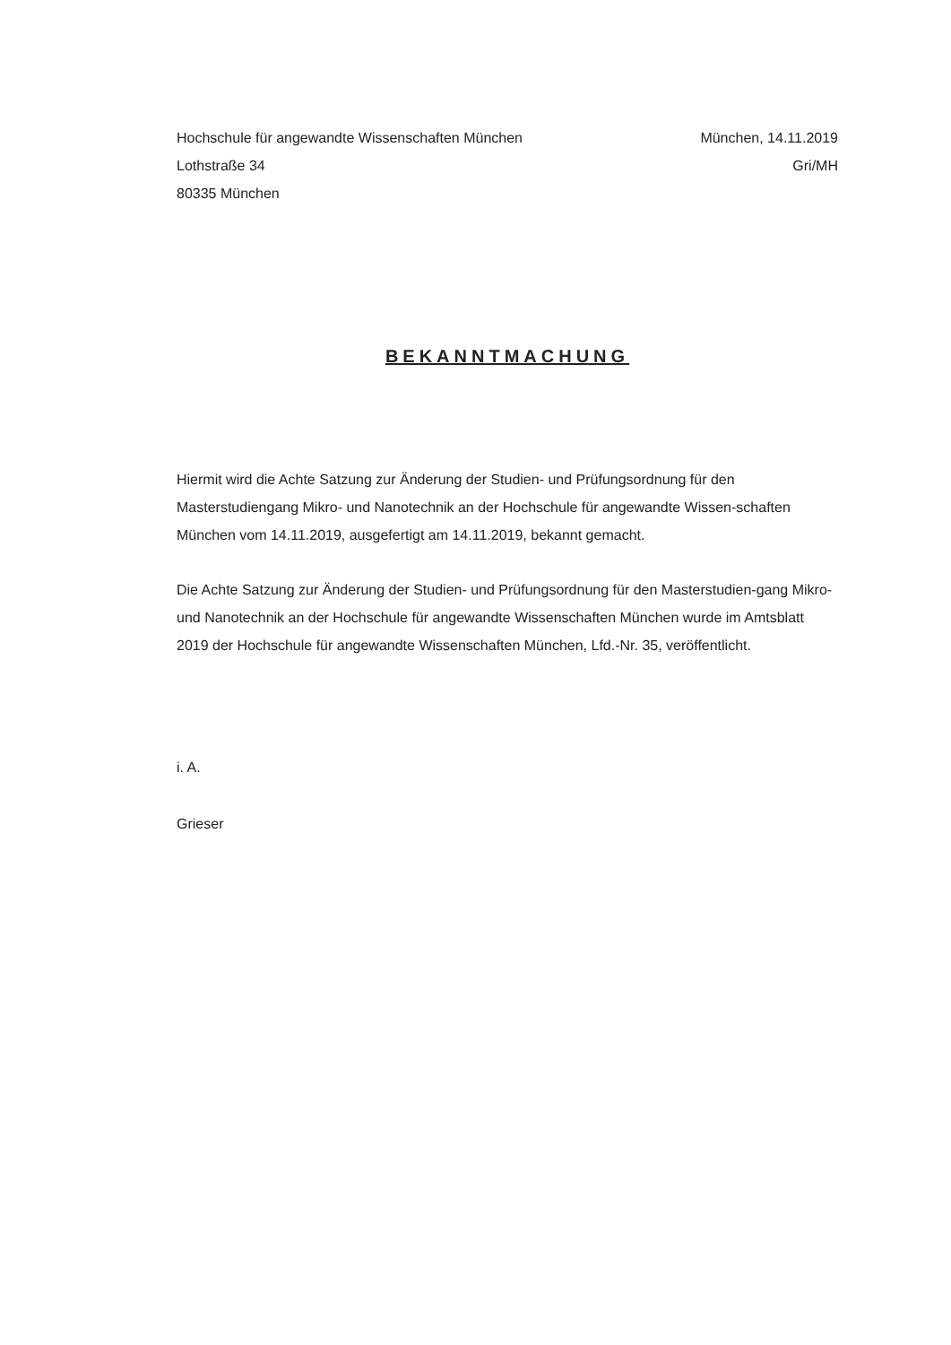Hochschule für angewandte Wissenschaften München
Lothstraße 34
80335 München
München, 14.11.2019
Gri/MH
BEKANNTMACHUNG
Hiermit wird die Achte Satzung zur Änderung der Studien- und Prüfungsordnung für den Masterstudiengang Mikro- und Nanotechnik an der Hochschule für angewandte Wissen-schaften München vom 14.11.2019, ausgefertigt am 14.11.2019, bekannt gemacht.
Die Achte Satzung zur Änderung der Studien- und Prüfungsordnung für den Masterstudien-gang Mikro- und Nanotechnik an der Hochschule für angewandte Wissenschaften München wurde im Amtsblatt 2019 der Hochschule für angewandte Wissenschaften München, Lfd.-Nr. 35, veröffentlicht.
i. A.
Grieser